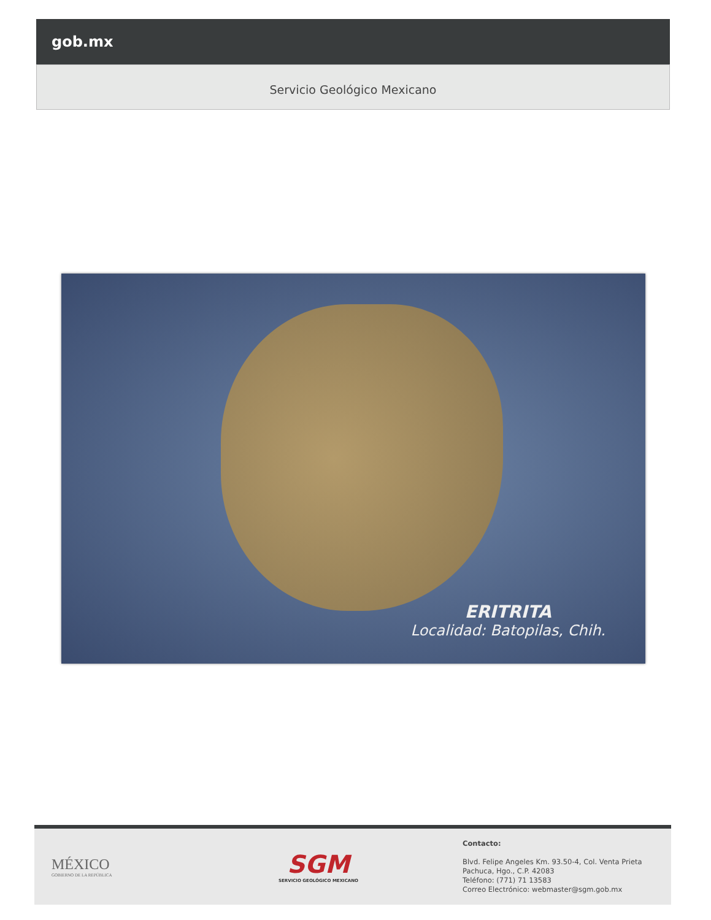gob.mx
Servicio Geológico Mexicano
ERITRITA
Localidad: Batopilas, Chih.
MÉXICO
GOBIERNO DE LA REPÚBLICA
SGM
SERVICIO GEOLÓGICO MEXICANO
Contacto:
Blvd. Felipe Angeles Km. 93.50-4, Col. Venta Prieta
Pachuca, Hgo., C.P. 42083
Teléfono: (771) 71 13583
Correo Electrónico: webmaster@sgm.gob.mx